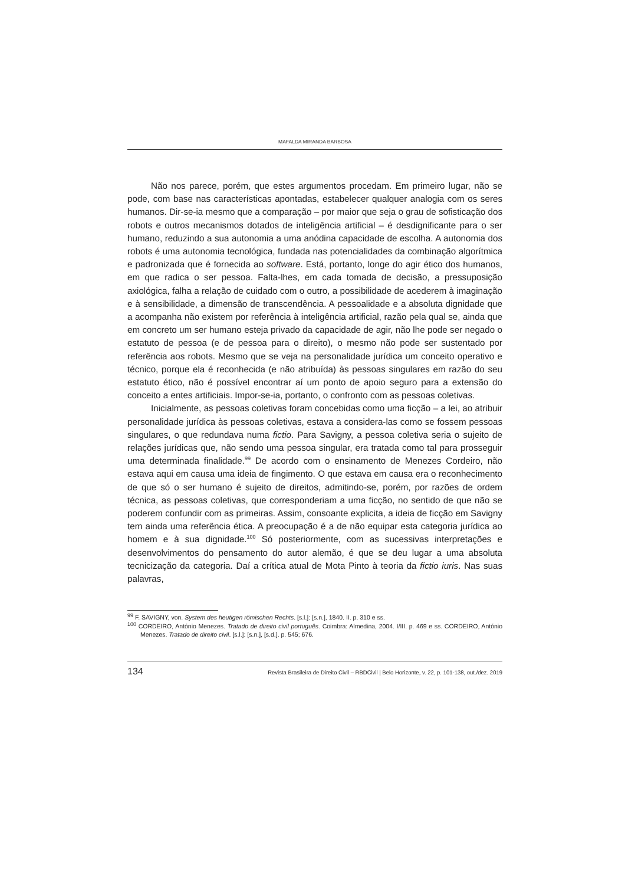MAFALDA MIRANDA BARBOSA
Não nos parece, porém, que estes argumentos procedam. Em primeiro lugar, não se pode, com base nas características apontadas, estabelecer qualquer analogia com os seres humanos. Dir-se-ia mesmo que a comparação – por maior que seja o grau de sofisticação dos robots e outros mecanismos dotados de inteligência artificial – é desdignificante para o ser humano, reduzindo a sua autonomia a uma anódina capacidade de escolha. A autonomia dos robots é uma autonomia tecnológica, fundada nas potencialidades da combinação algorítmica e padronizada que é fornecida ao software. Está, portanto, longe do agir ético dos humanos, em que radica o ser pessoa. Falta-lhes, em cada tomada de decisão, a pressuposição axiológica, falha a relação de cuidado com o outro, a possibilidade de acederem à imaginação e à sensibilidade, a dimensão de transcendência. A pessoalidade e a absoluta dignidade que a acompanha não existem por referência à inteligência artificial, razão pela qual se, ainda que em concreto um ser humano esteja privado da capacidade de agir, não lhe pode ser negado o estatuto de pessoa (e de pessoa para o direito), o mesmo não pode ser sustentado por referência aos robots. Mesmo que se veja na personalidade jurídica um conceito operativo e técnico, porque ela é reconhecida (e não atribuída) às pessoas singulares em razão do seu estatuto ético, não é possível encontrar aí um ponto de apoio seguro para a extensão do conceito a entes artificiais. Impor-se-ia, portanto, o confronto com as pessoas coletivas.
Inicialmente, as pessoas coletivas foram concebidas como uma ficção – a lei, ao atribuir personalidade jurídica às pessoas coletivas, estava a considera-las como se fossem pessoas singulares, o que redundava numa fictio. Para Savigny, a pessoa coletiva seria o sujeito de relações jurídicas que, não sendo uma pessoa singular, era tratada como tal para prosseguir uma determinada finalidade.<sup>99</sup> De acordo com o ensinamento de Menezes Cordeiro, não estava aqui em causa uma ideia de fingimento. O que estava em causa era o reconhecimento de que só o ser humano é sujeito de direitos, admitindo-se, porém, por razões de ordem técnica, as pessoas coletivas, que corresponderiam a uma ficção, no sentido de que não se poderem confundir com as primeiras. Assim, consoante explicita, a ideia de ficção em Savigny tem ainda uma referência ética. A preocupação é a de não equipar esta categoria jurídica ao homem e à sua dignidade.<sup>100</sup> Só posteriormente, com as sucessivas interpretações e desenvolvimentos do pensamento do autor alemão, é que se deu lugar a uma absoluta tecnicização da categoria. Daí a crítica atual de Mota Pinto à teoria da fictio iuris. Nas suas palavras,
<sup>99</sup> F. SAVIGNY, von. System des heutigen römischen Rechts. [s.l.]: [s.n.], 1840. II. p. 310 e ss.
<sup>100</sup> CORDEIRO, António Menezes. Tratado de direito civil português. Coimbra: Almedina, 2004. I/III. p. 469 e ss. CORDEIRO, António Menezes. Tratado de direito civil. [s.l.]: [s.n.], [s.d.]. p. 545; 676.
134 Revista Brasileira de Direito Civil – RBDCivil | Belo Horizonte, v. 22, p. 101-138, out./dez. 2019